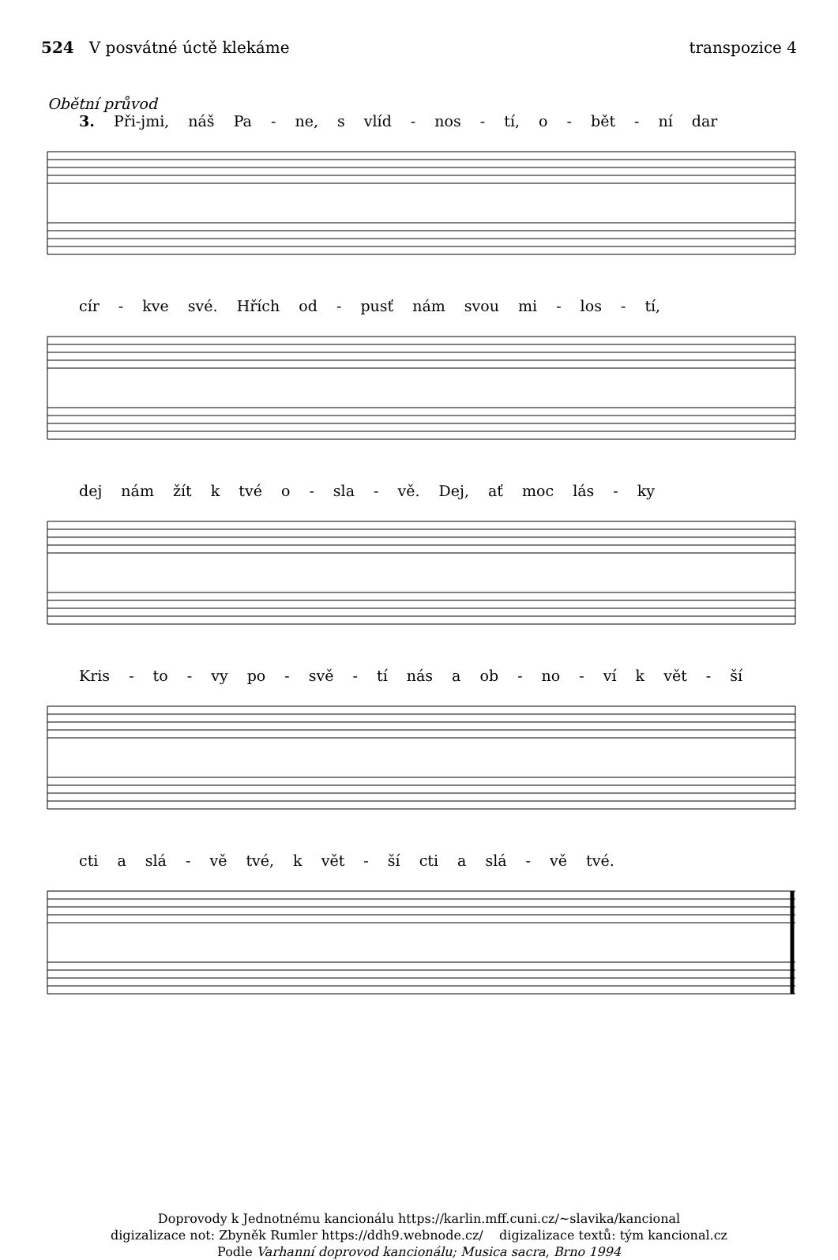524 V posvátné úctě klekáme transpozice 4
Obětní průvod
3. Při-jmi, náš Pa - ne, s vlíd - nos - tí, o - bět - ní dar
cír - kve své. Hřích od - pusť nám svou mi - los - tí,
dej nám žít k tvé o - sla - vě. Dej, ať moc lás - ky
Kris - to - vy po - svě - tí nás a ob - no - ví k vět - ší
cti a slá - vě tvé, k vět - ší cti a slá - vě tvé.
Doprovody k Jednotnému kancionálu https://karlin.mff.cuni.cz/~slavika/kancional
digizalizace not: Zbyněk Rumler https://ddh9.webnode.cz/ digizalizace textů: tým kancional.cz
Podle Varhanní doprovod kancionálu; Musica sacra, Brno 1994